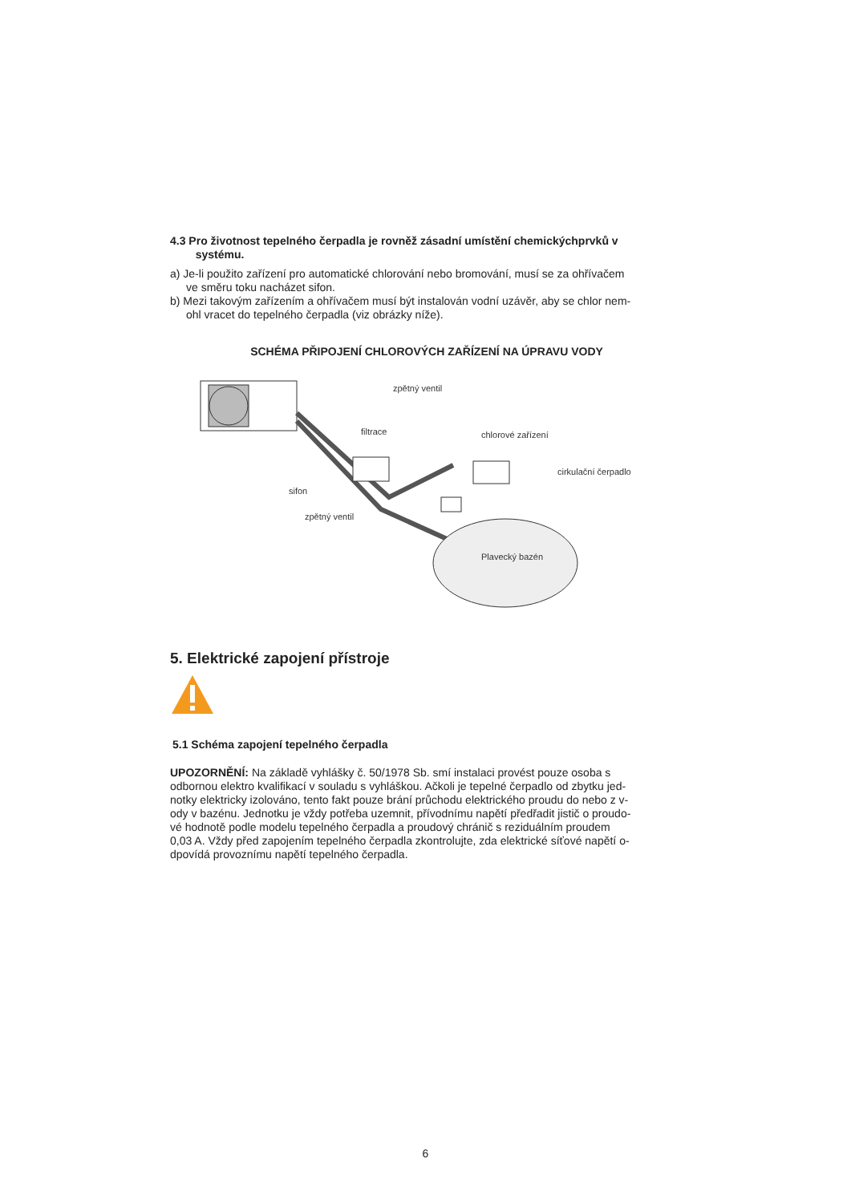4.3 Pro životnost tepelného čerpadla je rovněž zásadní umístění chemickýchprvků v
systému.
a) Je-li použito zařízení pro automatické chlorování nebo bromování, musí se za ohřívačem
ve směru toku nacházet sifon.
b) Mezi takovým zařízením a ohřívačem musí být instalován vodní uzávěr, aby se chlor nem-
ohl vracet do tepelného čerpadla (viz obrázky níže).
SCHÉMA PŘIPOJENÍ CHLOROVÝCH ZAŘÍZENÍ NA ÚPRAVU VODY
zpětný ventil
filtrace
chlorové zařízení
cirkulační čerpadlo
sifon
zpětný ventil
Plavecký bazén
5. Elektrické zapojení přístroje
5.1 Schéma zapojení tepelného čerpadla
UPOZORNĚNÍ: Na základě vyhlášky č. 50/1978 Sb. smí instalaci provést pouze osoba s
odbornou elektro kvalifikací v souladu s vyhláškou. Ačkoli je tepelné čerpadlo od zbytku jed-
notky elektricky izolováno, tento fakt pouze brání průchodu elektrického proudu do nebo z v-
ody v bazénu. Jednotku je vždy potřeba uzemnit, přívodnímu napětí předřadit jistič o proudo-
vé hodnotě podle modelu tepelného čerpadla a proudový chránič s reziduálním proudem
0,03 A. Vždy před zapojením tepelného čerpadla zkontrolujte, zda elektrické síťové napětí o-
dpovídá provoznímu napětí tepelného čerpadla.
6